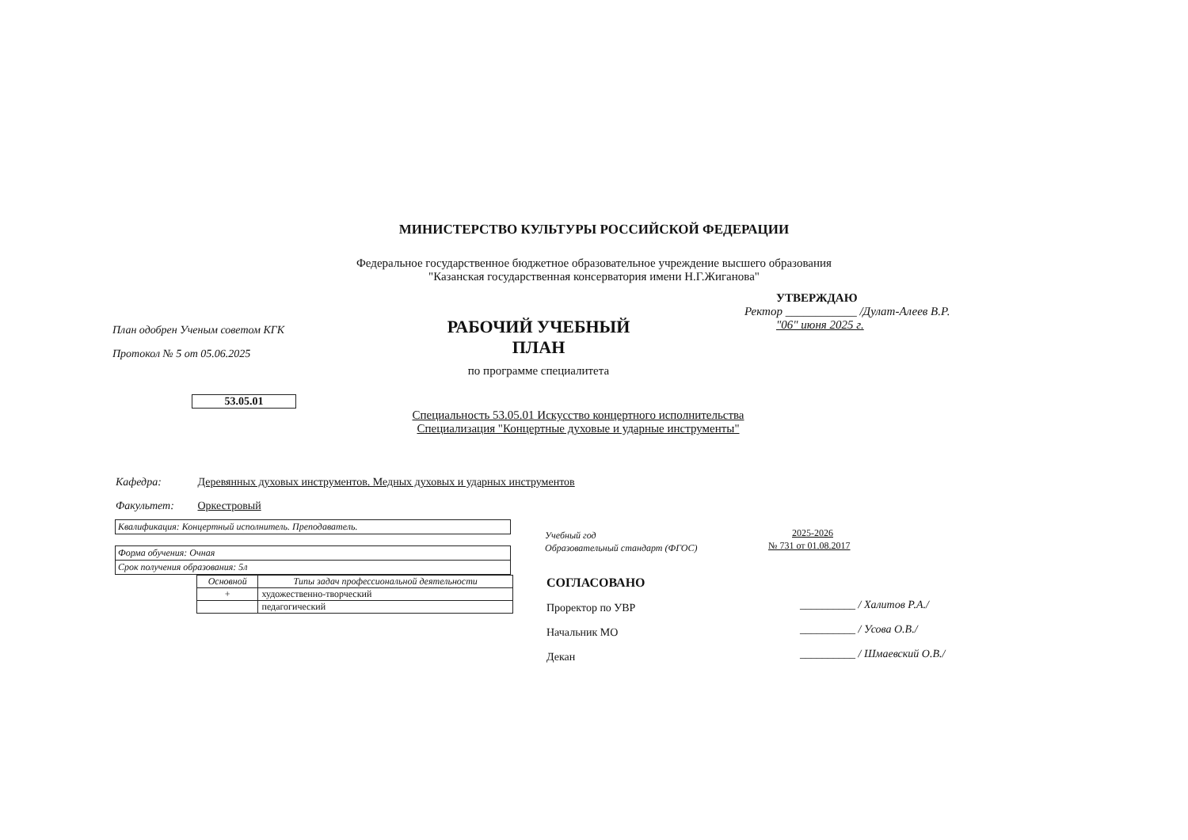МИНИСТЕРСТВО КУЛЬТУРЫ РОССИЙСКОЙ ФЕДЕРАЦИИ
Федеральное государственное бюджетное образовательное учреждение высшего образования
"Казанская государственная консерватория имени Н.Г.Жиганова"
План одобрен Ученым советом КГК
Протокол № 5 от 05.06.2025
РАБОЧИЙ УЧЕБНЫЙ
ПЛАН
по программе специалитета
УТВЕРЖДАЮ
Ректор ____________ /Дулат-Алеев В.Р.
"06" июня 2025 г.
53.05.01
Специальность 53.05.01 Искусство концертного исполнительства
Специализация "Концертные духовые и ударные инструменты"
Кафедра: Деревянных духовых инструментов. Медных духовых и ударных инструментов
Факультет: Оркестровый
Квалификация: Концертный исполнитель. Преподаватель.
Форма обучения: Очная
Срок получения образования: 5л
| Основной | Типы задач профессиональной деятельности |
| --- | --- |
| + | художественно-творческий |
| | педагогический |
Учебный год
Образовательный стандарт (ФГОС)
2025-2026
№ 731 от 01.08.2017
СОГЛАСОВАНО
Проректор по УВР
Начальник МО
Декан
__________ / Халитов Р.А./
__________ / Усова О.В./
__________ / Шмаевский О.В./